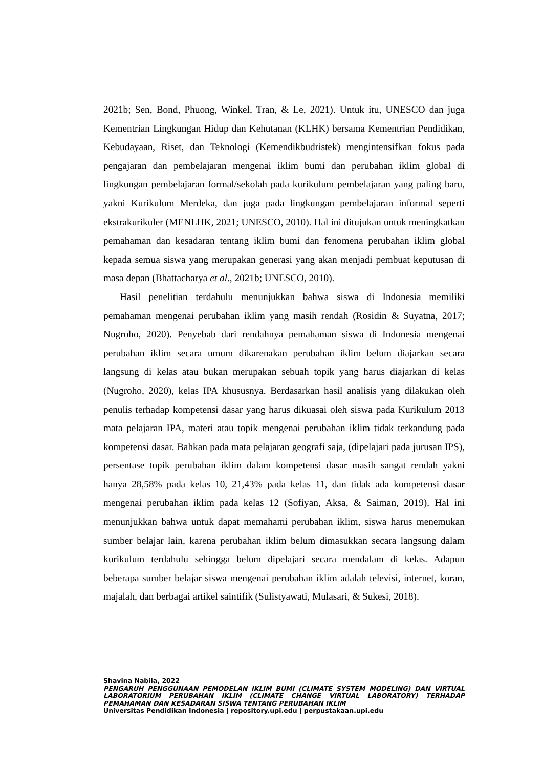2021b; Sen, Bond, Phuong, Winkel, Tran, & Le, 2021). Untuk itu, UNESCO dan juga Kementrian Lingkungan Hidup dan Kehutanan (KLHK) bersama Kementrian Pendidikan, Kebudayaan, Riset, dan Teknologi (Kemendikbudristek) mengintensifkan fokus pada pengajaran dan pembelajaran mengenai iklim bumi dan perubahan iklim global di lingkungan pembelajaran formal/sekolah pada kurikulum pembelajaran yang paling baru, yakni Kurikulum Merdeka, dan juga pada lingkungan pembelajaran informal seperti ekstrakurikuler (MENLHK, 2021; UNESCO, 2010). Hal ini ditujukan untuk meningkatkan pemahaman dan kesadaran tentang iklim bumi dan fenomena perubahan iklim global kepada semua siswa yang merupakan generasi yang akan menjadi pembuat keputusan di masa depan (Bhattacharya et al., 2021b; UNESCO, 2010).
Hasil penelitian terdahulu menunjukkan bahwa siswa di Indonesia memiliki pemahaman mengenai perubahan iklim yang masih rendah (Rosidin & Suyatna, 2017; Nugroho, 2020). Penyebab dari rendahnya pemahaman siswa di Indonesia mengenai perubahan iklim secara umum dikarenakan perubahan iklim belum diajarkan secara langsung di kelas atau bukan merupakan sebuah topik yang harus diajarkan di kelas (Nugroho, 2020), kelas IPA khususnya. Berdasarkan hasil analisis yang dilakukan oleh penulis terhadap kompetensi dasar yang harus dikuasai oleh siswa pada Kurikulum 2013 mata pelajaran IPA, materi atau topik mengenai perubahan iklim tidak terkandung pada kompetensi dasar. Bahkan pada mata pelajaran geografi saja, (dipelajari pada jurusan IPS), persentase topik perubahan iklim dalam kompetensi dasar masih sangat rendah yakni hanya 28,58% pada kelas 10, 21,43% pada kelas 11, dan tidak ada kompetensi dasar mengenai perubahan iklim pada kelas 12 (Sofiyan, Aksa, & Saiman, 2019). Hal ini menunjukkan bahwa untuk dapat memahami perubahan iklim, siswa harus menemukan sumber belajar lain, karena perubahan iklim belum dimasukkan secara langsung dalam kurikulum terdahulu sehingga belum dipelajari secara mendalam di kelas. Adapun beberapa sumber belajar siswa mengenai perubahan iklim adalah televisi, internet, koran, majalah, dan berbagai artikel saintifik (Sulistyawati, Mulasari, & Sukesi, 2018).
Shavina Nabila, 2022
PENGARUH PENGGUNAAN PEMODELAN IKLIM BUMI (CLIMATE SYSTEM MODELING) DAN VIRTUAL LABORATORIUM PERUBAHAN IKLIM (CLIMATE CHANGE VIRTUAL LABORATORY) TERHADAP PEMAHAMAN DAN KESADARAN SISWA TENTANG PERUBAHAN IKLIM
Universitas Pendidikan Indonesia | repository.upi.edu | perpustakaan.upi.edu